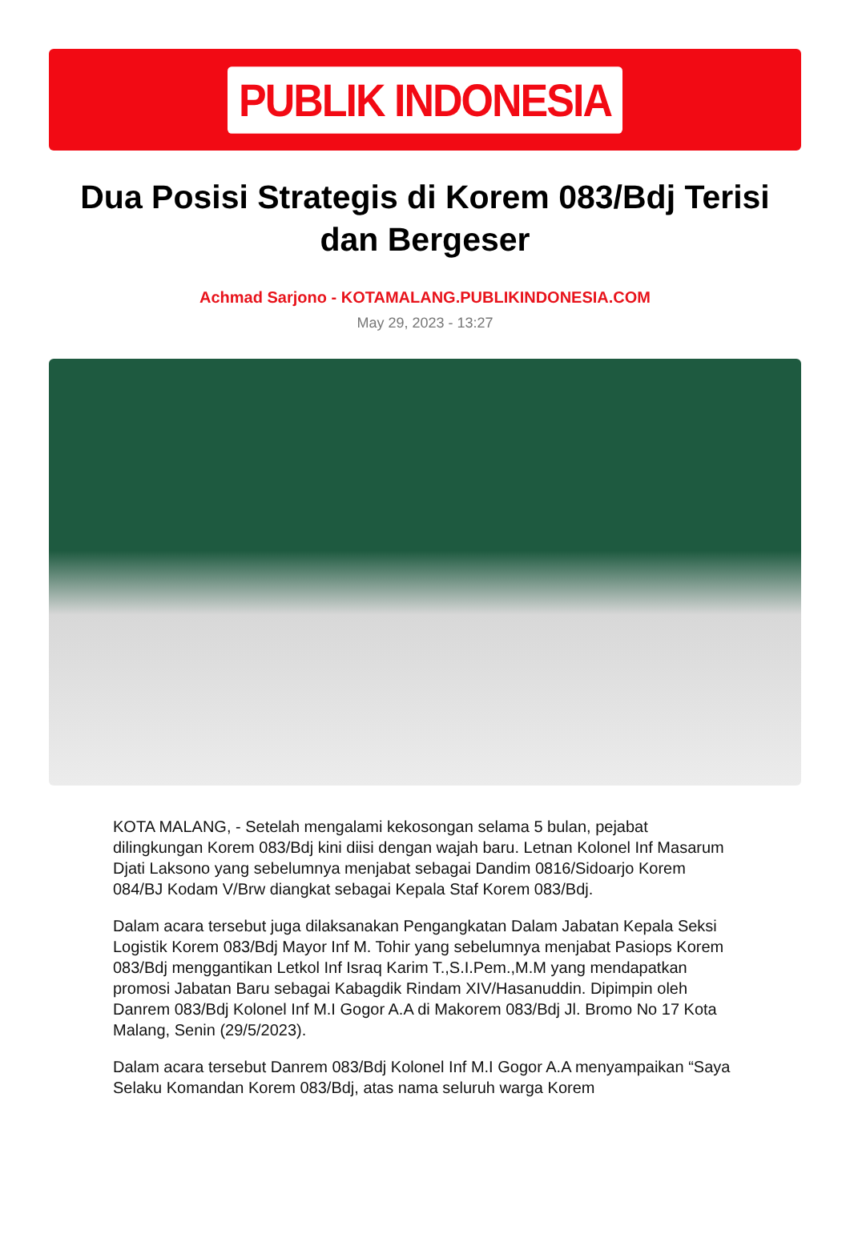PUBLIK INDONESIA
Dua Posisi Strategis di Korem 083/Bdj Terisi dan Bergeser
Achmad Sarjono - KOTAMALANG.PUBLIKINDONESIA.COM
May 29, 2023 - 13:27
KOTA MALANG, - Setelah mengalami kekosongan selama 5 bulan, pejabat dilingkungan Korem 083/Bdj kini diisi dengan wajah baru. Letnan Kolonel Inf Masarum Djati Laksono yang sebelumnya menjabat sebagai Dandim 0816/Sidoarjo Korem 084/BJ Kodam V/Brw diangkat sebagai Kepala Staf Korem 083/Bdj.
Dalam acara tersebut juga dilaksanakan Pengangkatan Dalam Jabatan Kepala Seksi Logistik Korem 083/Bdj Mayor Inf M. Tohir yang sebelumnya menjabat Pasiops Korem 083/Bdj menggantikan Letkol Inf Israq Karim T.,S.I.Pem.,M.M yang mendapatkan promosi Jabatan Baru sebagai Kabagdik Rindam XIV/Hasanuddin. Dipimpin oleh Danrem 083/Bdj Kolonel Inf M.I Gogor A.A di Makorem 083/Bdj Jl. Bromo No 17 Kota Malang, Senin (29/5/2023).
Dalam acara tersebut Danrem 083/Bdj Kolonel Inf M.I Gogor A.A menyampaikan “Saya Selaku Komandan Korem 083/Bdj, atas nama seluruh warga Korem